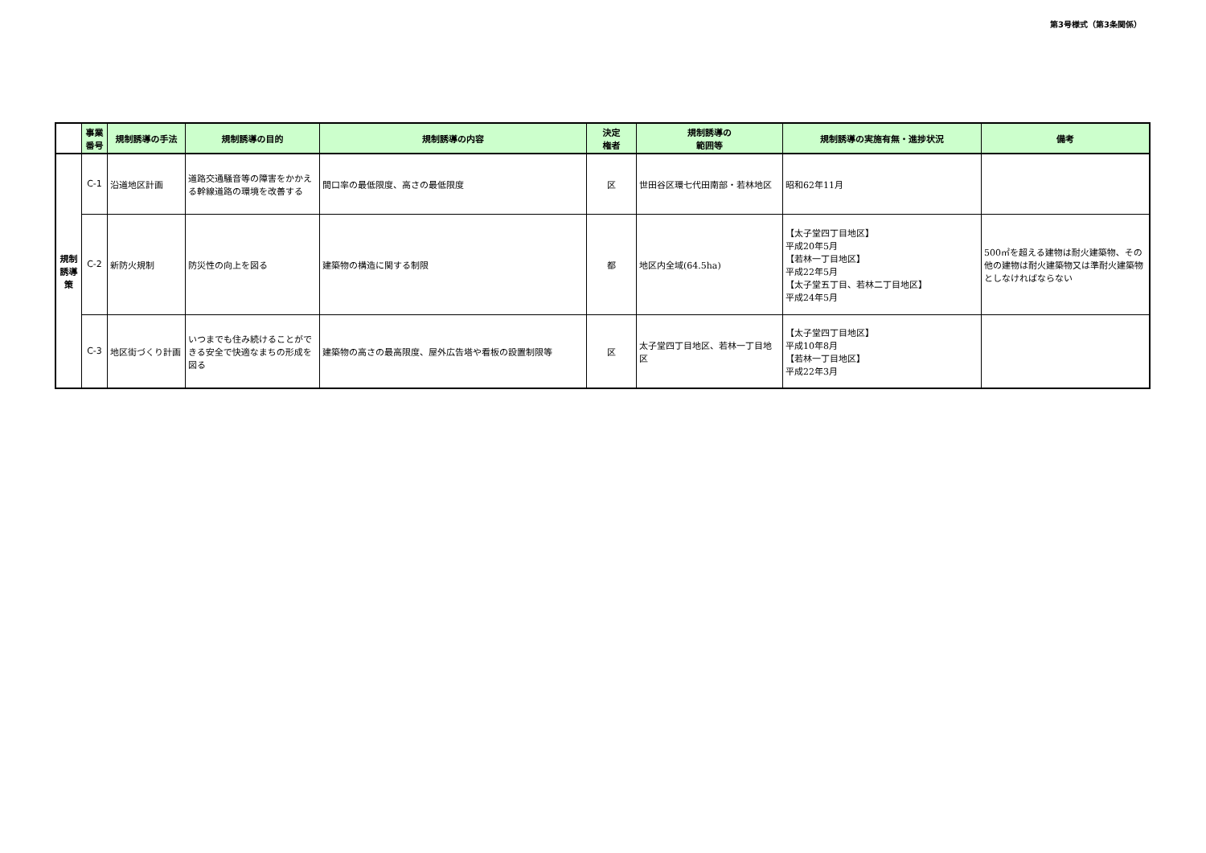第3号様式（第3条関係）
| | 事業 番号 | 規制誘導の手法 | 規制誘導の目的 | 規制誘導の内容 | 決定 権者 | 規制誘導の 範囲等 | 規制誘導の実施有無・進捗状況 | 備考 |
| --- | --- | --- | --- | --- | --- | --- | --- | --- |
| 規制 誘導 策 | C-1 | 沿道地区計画 | 道路交通騒音等の障害をかかえる幹線道路の環境を改善する | 間口率の最低限度、高さの最低限度 | 区 | 世田谷区環七代田南部・若林地区 | 昭和62年11月 | |
| | C-2 | 新防火規制 | 防災性の向上を図る | 建築物の構造に関する制限 | 都 | 地区内全域(64.5ha) | 【太子堂四丁目地区】 平成20年5月 【若林一丁目地区】 平成22年5月 【太子堂五丁目、若林二丁目地区】 平成24年5月 | 500㎡を超える建物は耐火建築物、その他の建物は耐火建築物又は準耐火建築物としなければならない |
| | C-3 | 地区街づくり計画 | いつまでも住み続けることができる安全で快適なまちの形成を図る | 建築物の高さの最高限度、屋外広告塔や看板の設置制限等 | 区 | 太子堂四丁目地区、若林一丁目地区 | 【太子堂四丁目地区】 平成10年8月 【若林一丁目地区】 平成22年3月 | |